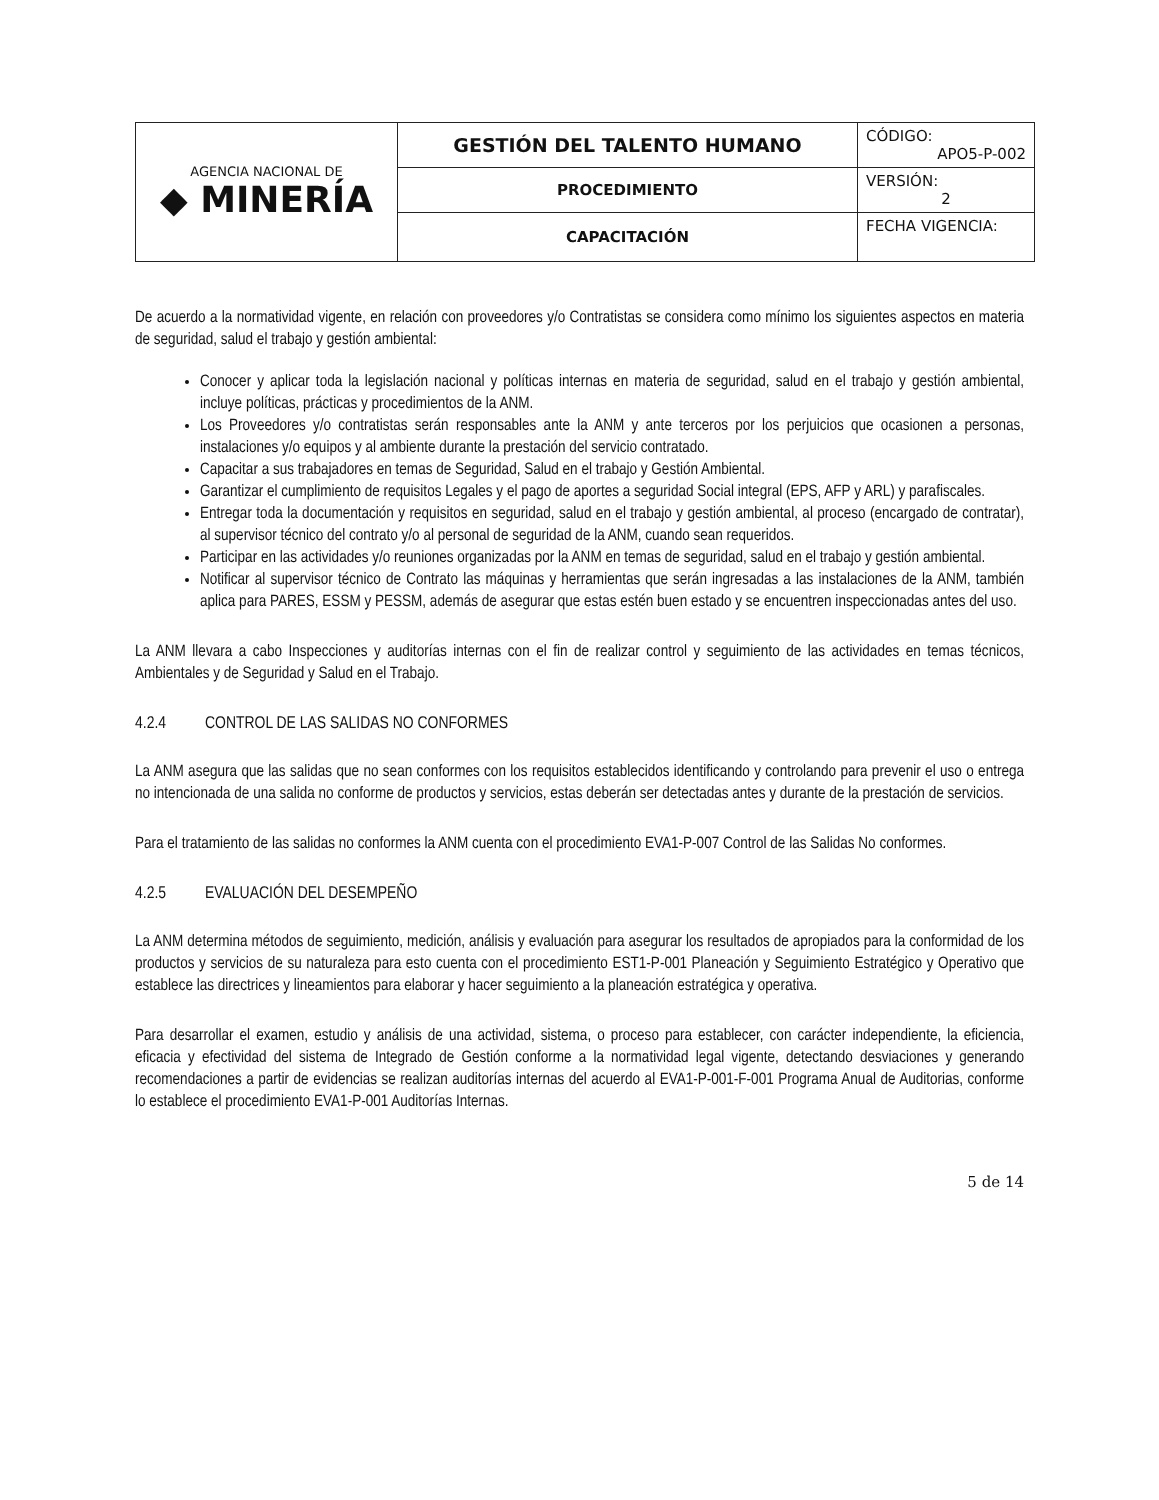| AGENCIA NACIONAL DE ◆ MINERÍA | GESTIÓN DEL TALENTO HUMANO | CÓDIGO: APO5-P-002 |
| | PROCEDIMIENTO | VERSIÓN: 2 |
| | CAPACITACIÓN | FECHA VIGENCIA: |
De acuerdo a la normatividad vigente, en relación con proveedores y/o Contratistas se considera como mínimo los siguientes aspectos en materia de seguridad, salud el trabajo y gestión ambiental:
Conocer y aplicar toda la legislación nacional y políticas internas en materia de seguridad, salud en el trabajo y gestión ambiental, incluye políticas, prácticas y procedimientos de la ANM.
Los Proveedores y/o contratistas serán responsables ante la ANM y ante terceros por los perjuicios que ocasionen a personas, instalaciones y/o equipos y al ambiente durante la prestación del servicio contratado.
Capacitar a sus trabajadores en temas de Seguridad, Salud en el trabajo y Gestión Ambiental.
Garantizar el cumplimiento de requisitos Legales y el pago de aportes a seguridad Social integral (EPS, AFP y ARL) y parafiscales.
Entregar toda la documentación y requisitos en seguridad, salud en el trabajo y gestión ambiental, al proceso (encargado de contratar), al supervisor técnico del contrato y/o al personal de seguridad de la ANM, cuando sean requeridos.
Participar en las actividades y/o reuniones organizadas por la ANM en temas de seguridad, salud en el trabajo y gestión ambiental.
Notificar al supervisor técnico de Contrato las máquinas y herramientas que serán ingresadas a las instalaciones de la ANM, también aplica para PARES, ESSM y PESSM, además de asegurar que estas estén buen estado y se encuentren inspeccionadas antes del uso.
La ANM llevara a cabo Inspecciones y auditorías internas con el fin de realizar control y seguimiento de las actividades en temas técnicos, Ambientales y de Seguridad y Salud en el Trabajo.
4.2.4 CONTROL DE LAS SALIDAS NO CONFORMES
La ANM asegura que las salidas que no sean conformes con los requisitos establecidos identificando y controlando para prevenir el uso o entrega no intencionada de una salida no conforme de productos y servicios, estas deberán ser detectadas antes y durante de la prestación de servicios.
Para el tratamiento de las salidas no conformes la ANM cuenta con el procedimiento EVA1-P-007 Control de las Salidas No conformes.
4.2.5 EVALUACIÓN DEL DESEMPEÑO
La ANM determina métodos de seguimiento, medición, análisis y evaluación para asegurar los resultados de apropiados para la conformidad de los productos y servicios de su naturaleza para esto cuenta con el procedimiento EST1-P-001 Planeación y Seguimiento Estratégico y Operativo que establece las directrices y lineamientos para elaborar y hacer seguimiento a la planeación estratégica y operativa.
Para desarrollar el examen, estudio y análisis de una actividad, sistema, o proceso para establecer, con carácter independiente, la eficiencia, eficacia y efectividad del sistema de Integrado de Gestión conforme a la normatividad legal vigente, detectando desviaciones y generando recomendaciones a partir de evidencias se realizan auditorías internas del acuerdo al EVA1-P-001-F-001 Programa Anual de Auditorias, conforme lo establece el procedimiento EVA1-P-001 Auditorías Internas.
5 de 14